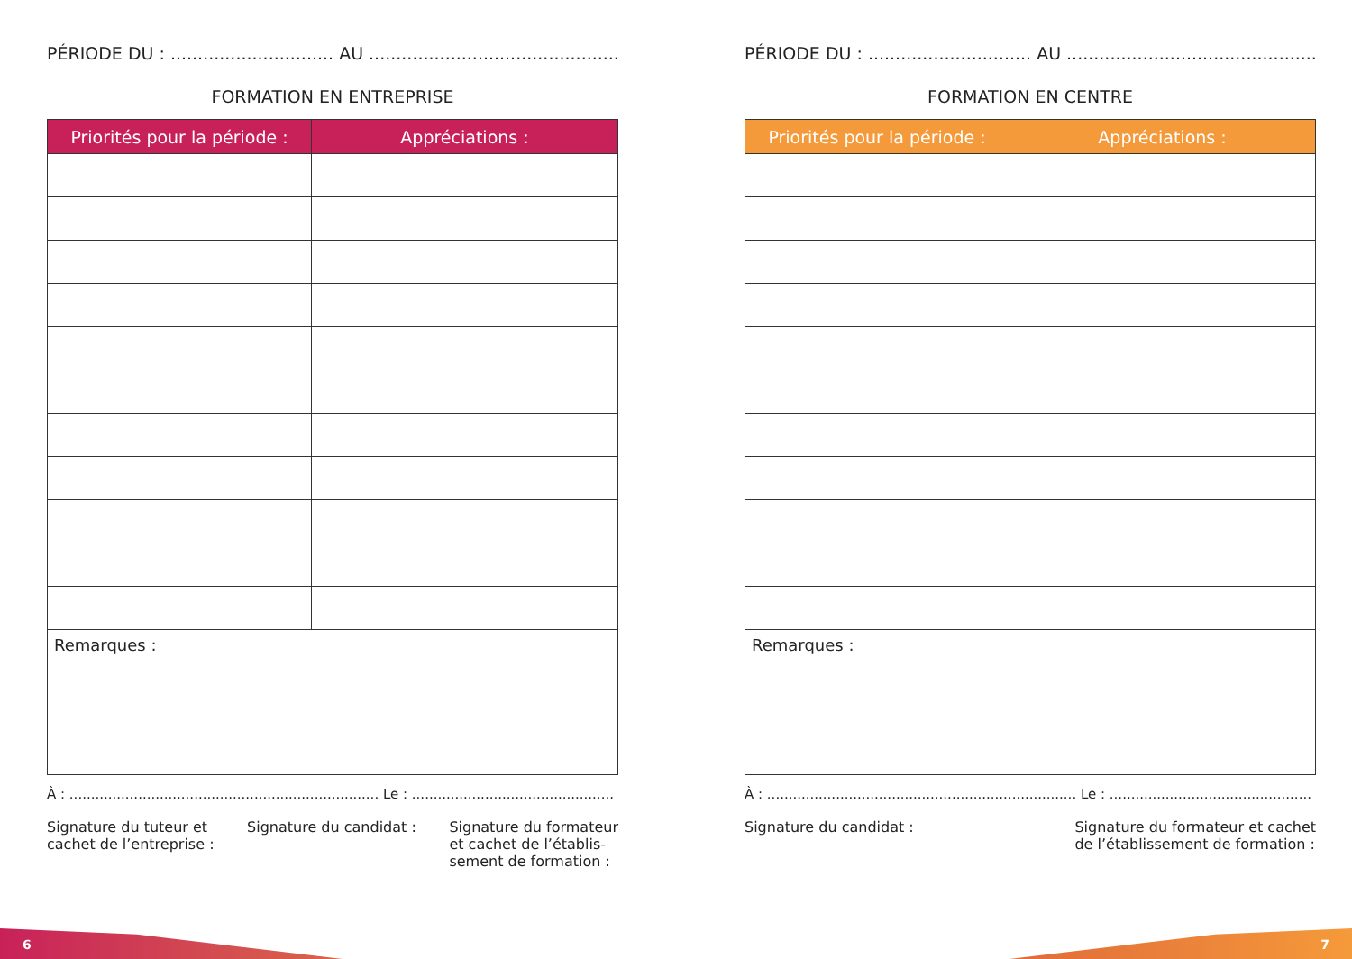PÉRIODE DU : .............................. AU ..............................................
FORMATION EN ENTREPRISE
| Priorités pour la période : | Appréciations : |
| --- | --- |
| Remarques : | |
À : ........................................................................ Le : ...............................................
Signature du tuteur et
cachet de l’entreprise :
Signature du candidat : Signature du formateur
et cachet de l’établis-
sement de formation :
PÉRIODE DU : .............................. AU ..............................................
FORMATION EN CENTRE
| Priorités pour la période : | Appréciations : |
| --- | --- |
| Remarques : | |
À : ........................................................................ Le : ...............................................
Signature du candidat : Signature du formateur et cachet
de l’établissement de formation :
6 7